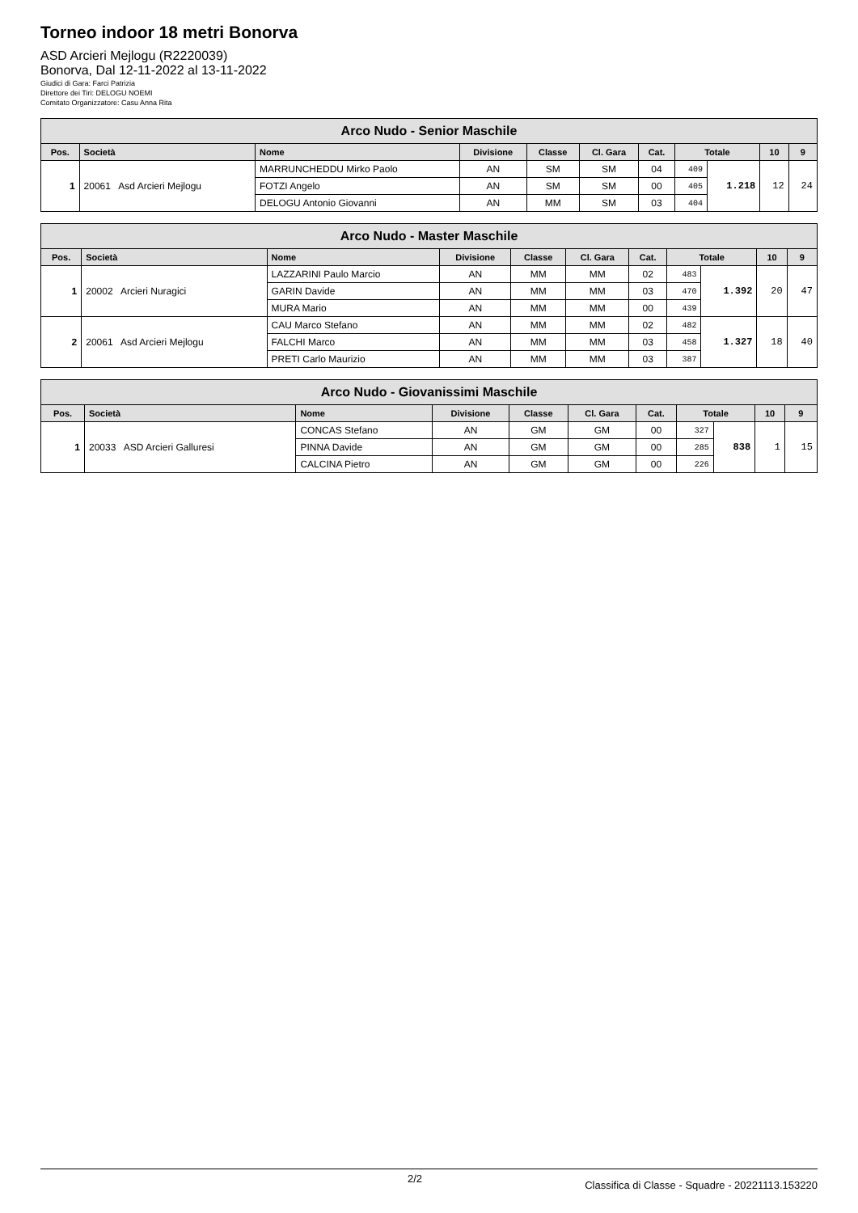Torneo indoor 18 metri Bonorva
ASD Arcieri Mejlogu (R2220039)
Bonorva, Dal 12-11-2022 al 13-11-2022
Giudici di Gara: Farci Patrizia
Direttore dei Tiri: DELOGU NOEMI
Comitato Organizzatore: Casu Anna Rita
| Arco Nudo - Senior Maschile | | | | | | | | | | |
| --- | --- | --- | --- | --- | --- | --- | --- | --- | --- | --- |
| Pos. | Società | Nome | Divisione | Classe | Cl. Gara | Cat. | Totale | | 10 | 9 |
| 1 | 20061 Asd Arcieri Mejlogu | MARRUNCHEDDU Mirko Paolo | AN | SM | SM | 04 | 409 | 1.218 | 12 | 24 |
| | | FOTZI Angelo | AN | SM | SM | 00 | 405 | | | |
| | | DELOGU Antonio Giovanni | AN | MM | SM | 03 | 404 | | | |
| Arco Nudo - Master Maschile | | | | | | | | | | |
| --- | --- | --- | --- | --- | --- | --- | --- | --- | --- | --- |
| Pos. | Società | Nome | Divisione | Classe | Cl. Gara | Cat. | Totale | | 10 | 9 |
| 1 | 20002 Arcieri Nuragici | LAZZARINI Paulo Marcio | AN | MM | MM | 02 | 483 | 1.392 | 20 | 47 |
| | | GARIN Davide | AN | MM | MM | 03 | 470 | | | |
| | | MURA Mario | AN | MM | MM | 00 | 439 | | | |
| 2 | 20061 Asd Arcieri Mejlogu | CAU Marco Stefano | AN | MM | MM | 02 | 482 | 1.327 | 18 | 40 |
| | | FALCHI Marco | AN | MM | MM | 03 | 458 | | | |
| | | PRETI Carlo Maurizio | AN | MM | MM | 03 | 387 | | | |
| Arco Nudo - Giovanissimi Maschile | | | | | | | | | | |
| --- | --- | --- | --- | --- | --- | --- | --- | --- | --- | --- |
| Pos. | Società | Nome | Divisione | Classe | Cl. Gara | Cat. | Totale | | 10 | 9 |
| 1 | 20033 ASD Arcieri Galluresi | CONCAS Stefano | AN | GM | GM | 00 | 327 | 838 | 1 | 15 |
| | | PINNA Davide | AN | GM | GM | 00 | 285 | | | |
| | | CALCINA Pietro | AN | GM | GM | 00 | 226 | | | |
2/2 Classifica di Classe - Squadre - 20221113.153220